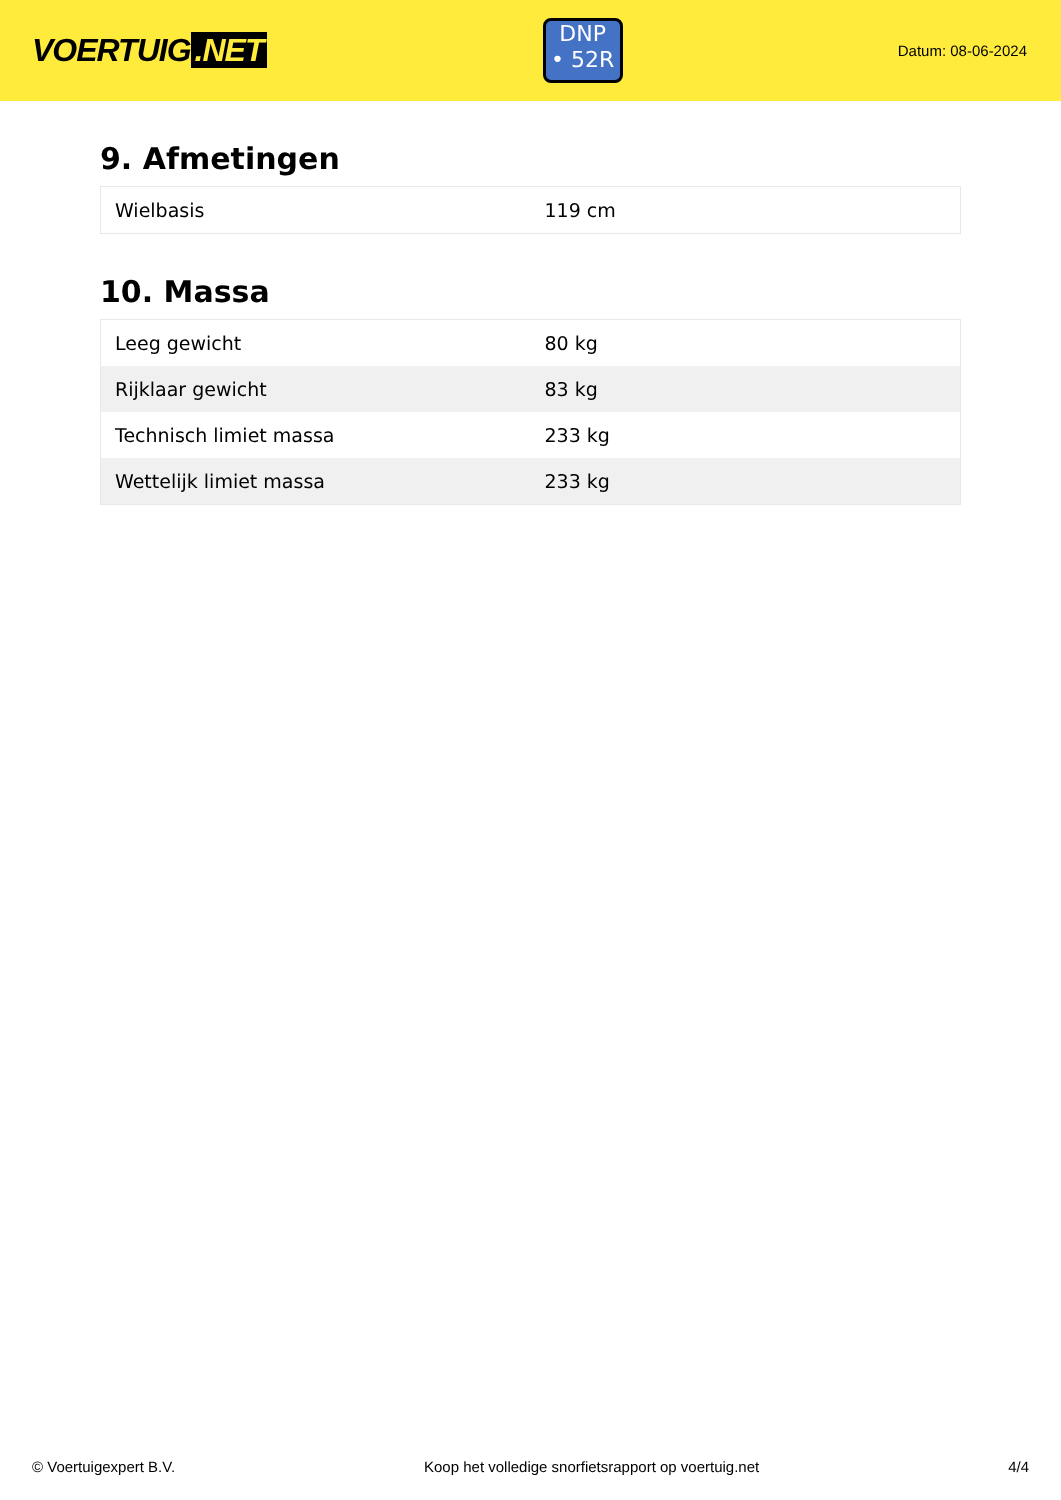VOERTUIG.NET
DNP
• 52R
Datum: 08-06-2024
9. Afmetingen
| Wielbasis | 119 cm |
10. Massa
| Leeg gewicht | 80 kg |
| Rijklaar gewicht | 83 kg |
| Technisch limiet massa | 233 kg |
| Wettelijk limiet massa | 233 kg |
© Voertuigexpert B.V. Koop het volledige snorfietsrapport op voertuig.net 4/4